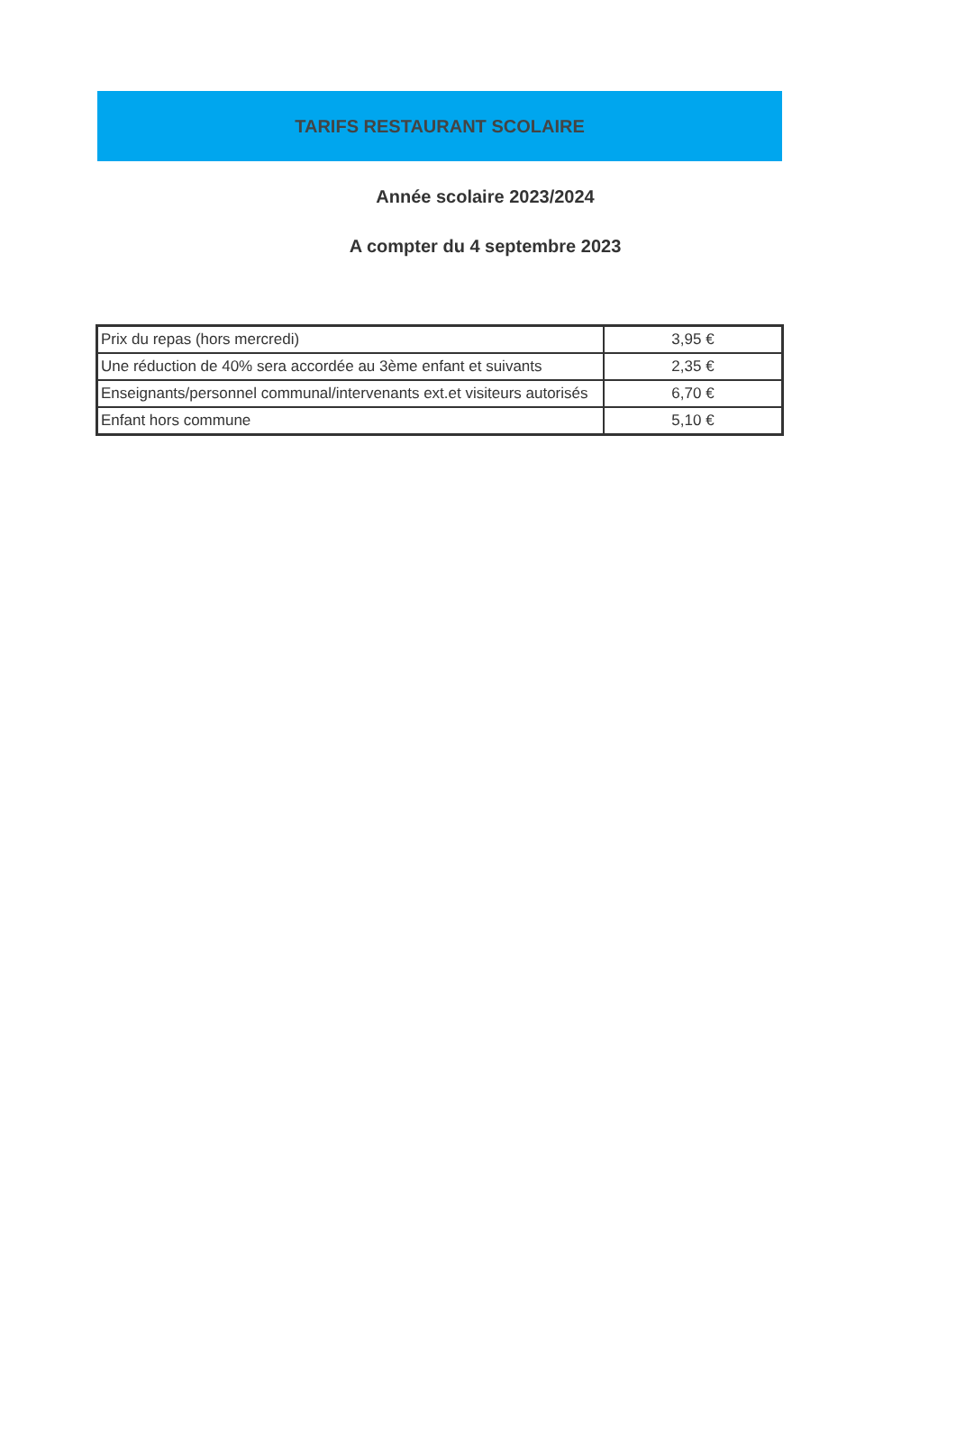TARIFS RESTAURANT SCOLAIRE
Année scolaire 2023/2024
A compter du 4 septembre 2023
| Prix du repas (hors mercredi) | 3,95 € |
| Une réduction de 40% sera accordée au 3ème enfant et suivants | 2,35 € |
| Enseignants/personnel communal/intervenants ext.et visiteurs autorisés | 6,70 € |
| Enfant hors commune | 5,10 € |